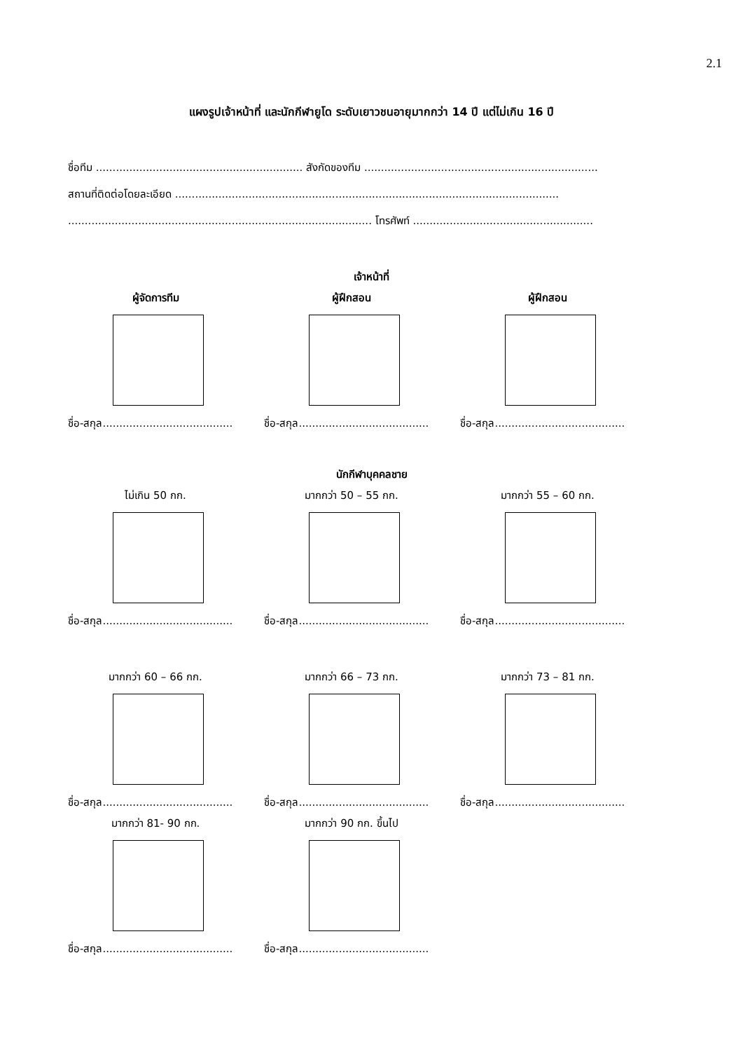2.1
แผงรูปเจ้าหน้าที่ และนักกีฬายูโด ระดับเยาวชนอายุมากกว่า 14 ปี แต่ไม่เกิน 16 ปี
ชื่อทีม .............................................................. สังกัดของทีม ......................................................................
สถานที่ติดต่อโดยละเอียด ...................................................................................................................
........................................................................................... โทรศัพท์ ......................................................
เจ้าหน้าที่
ผู้จัดการทีม
ชื่อ-สกุล.......................................
ผู้ฝึกสอน
ชื่อ-สกุล.......................................
ผู้ฝึกสอน
ชื่อ-สกุล.......................................
นักกีฬาบุคคลชาย
ไม่เกิน 50 กก.
ชื่อ-สกุล.......................................
มากกว่า 50 – 55 กก.
ชื่อ-สกุล.......................................
มากกว่า 55 – 60 กก.
ชื่อ-สกุล.......................................
มากกว่า 60 – 66 กก.
ชื่อ-สกุล.......................................
มากกว่า 66 – 73 กก.
ชื่อ-สกุล.......................................
มากกว่า 73 – 81 กก.
ชื่อ-สกุล.......................................
มากกว่า 81- 90 กก.
ชื่อ-สกุล.......................................
มากกว่า 90 กก. ขึ้นไป
ชื่อ-สกุล.......................................